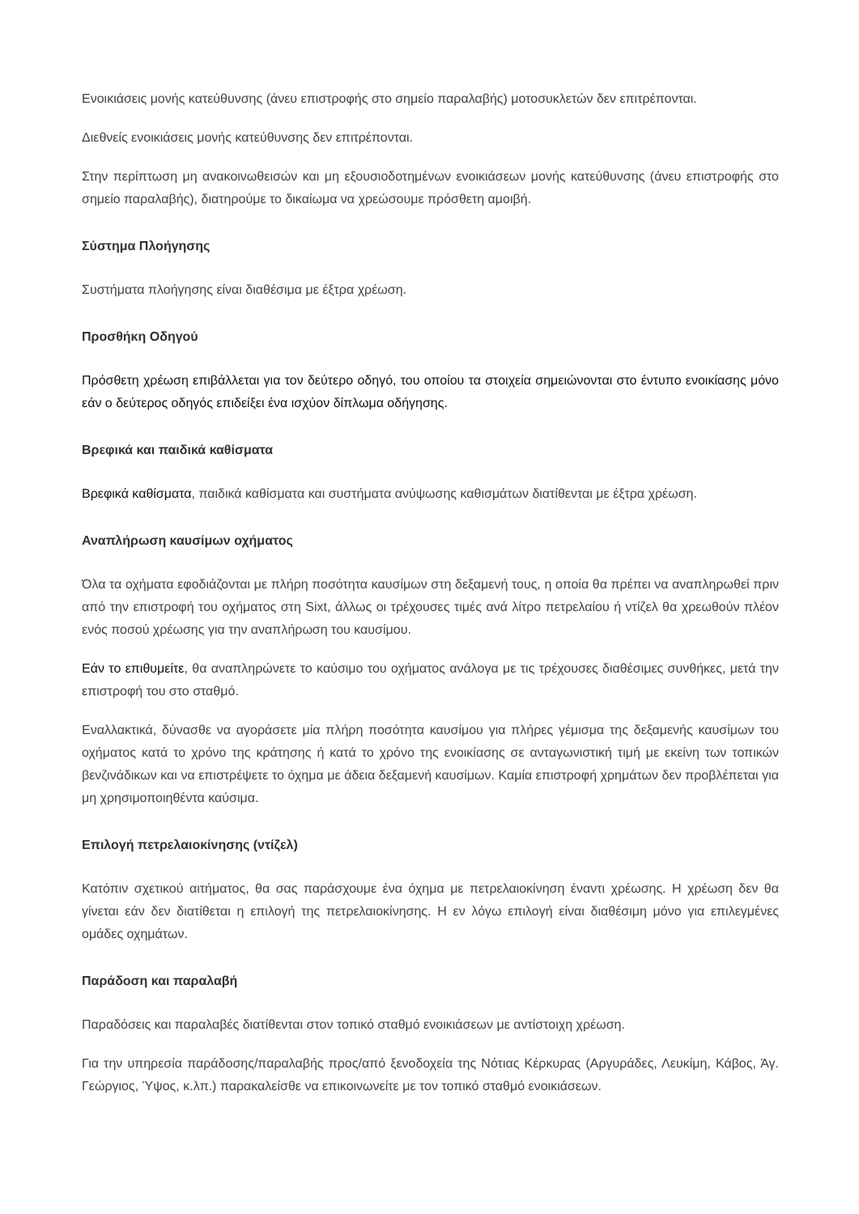Ενοικιάσεις μονής κατεύθυνσης (άνευ επιστροφής στο σημείο παραλαβής) μοτοσυκλετών δεν επιτρέπονται.
Διεθνείς ενοικιάσεις μονής κατεύθυνσης δεν επιτρέπονται.
Στην περίπτωση μη ανακοινωθεισών και μη εξουσιοδοτημένων ενοικιάσεων μονής κατεύθυνσης (άνευ επιστροφής στο σημείο παραλαβής), διατηρούμε το δικαίωμα να χρεώσουμε πρόσθετη αμοιβή.
Σύστημα Πλοήγησης
Συστήματα πλοήγησης είναι διαθέσιμα με έξτρα χρέωση.
Προσθήκη Οδηγού
Πρόσθετη χρέωση επιβάλλεται για τον δεύτερο οδηγό, του οποίου τα στοιχεία σημειώνονται στο έντυπο ενοικίασης μόνο εάν ο δεύτερος οδηγός επιδείξει ένα ισχύον δίπλωμα οδήγησης.
Βρεφικά και παιδικά καθίσματα
Βρεφικά καθίσματα, παιδικά καθίσματα και συστήματα ανύψωσης καθισμάτων διατίθενται με έξτρα χρέωση.
Αναπλήρωση καυσίμων οχήματος
Όλα τα οχήματα εφοδιάζονται με πλήρη ποσότητα καυσίμων στη δεξαμενή τους, η οποία θα πρέπει να αναπληρωθεί πριν από την επιστροφή του οχήματος στη Sixt, άλλως οι τρέχουσες τιμές ανά λίτρο πετρελαίου ή ντίζελ θα χρεωθούν πλέον ενός ποσού χρέωσης για την αναπλήρωση του καυσίμου.
Εάν το επιθυμείτε, θα αναπληρώνετε το καύσιμο του οχήματος ανάλογα με τις τρέχουσες διαθέσιμες συνθήκες, μετά την επιστροφή του στο σταθμό.
Εναλλακτικά, δύνασθε να αγοράσετε μία πλήρη ποσότητα καυσίμου για πλήρες γέμισμα της δεξαμενής καυσίμων του οχήματος κατά το χρόνο της κράτησης ή κατά το χρόνο της ενοικίασης σε ανταγωνιστική τιμή με εκείνη των τοπικών βενζινάδικων και να επιστρέψετε το όχημα με άδεια δεξαμενή καυσίμων. Καμία επιστροφή χρημάτων δεν προβλέπεται για μη χρησιμοποιηθέντα καύσιμα.
Επιλογή πετρελαιοκίνησης (ντίζελ)
Κατόπιν σχετικού αιτήματος, θα σας παράσχουμε ένα όχημα με πετρελαιοκίνηση έναντι χρέωσης. Η χρέωση δεν θα γίνεται εάν δεν διατίθεται η επιλογή της πετρελαιοκίνησης. Η εν λόγω επιλογή είναι διαθέσιμη μόνο για επιλεγμένες ομάδες οχημάτων.
Παράδοση και παραλαβή
Παραδόσεις και παραλαβές διατίθενται στον τοπικό σταθμό ενοικιάσεων με αντίστοιχη χρέωση.
Για την υπηρεσία παράδοσης/παραλαβής προς/από ξενοδοχεία της Νότιας Κέρκυρας (Αργυράδες, Λευκίμη, Κάβος, Άγ. Γεώργιος, Ύψος, κ.λπ.) παρακαλείσθε να επικοινωνείτε με τον τοπικό σταθμό ενοικιάσεων.